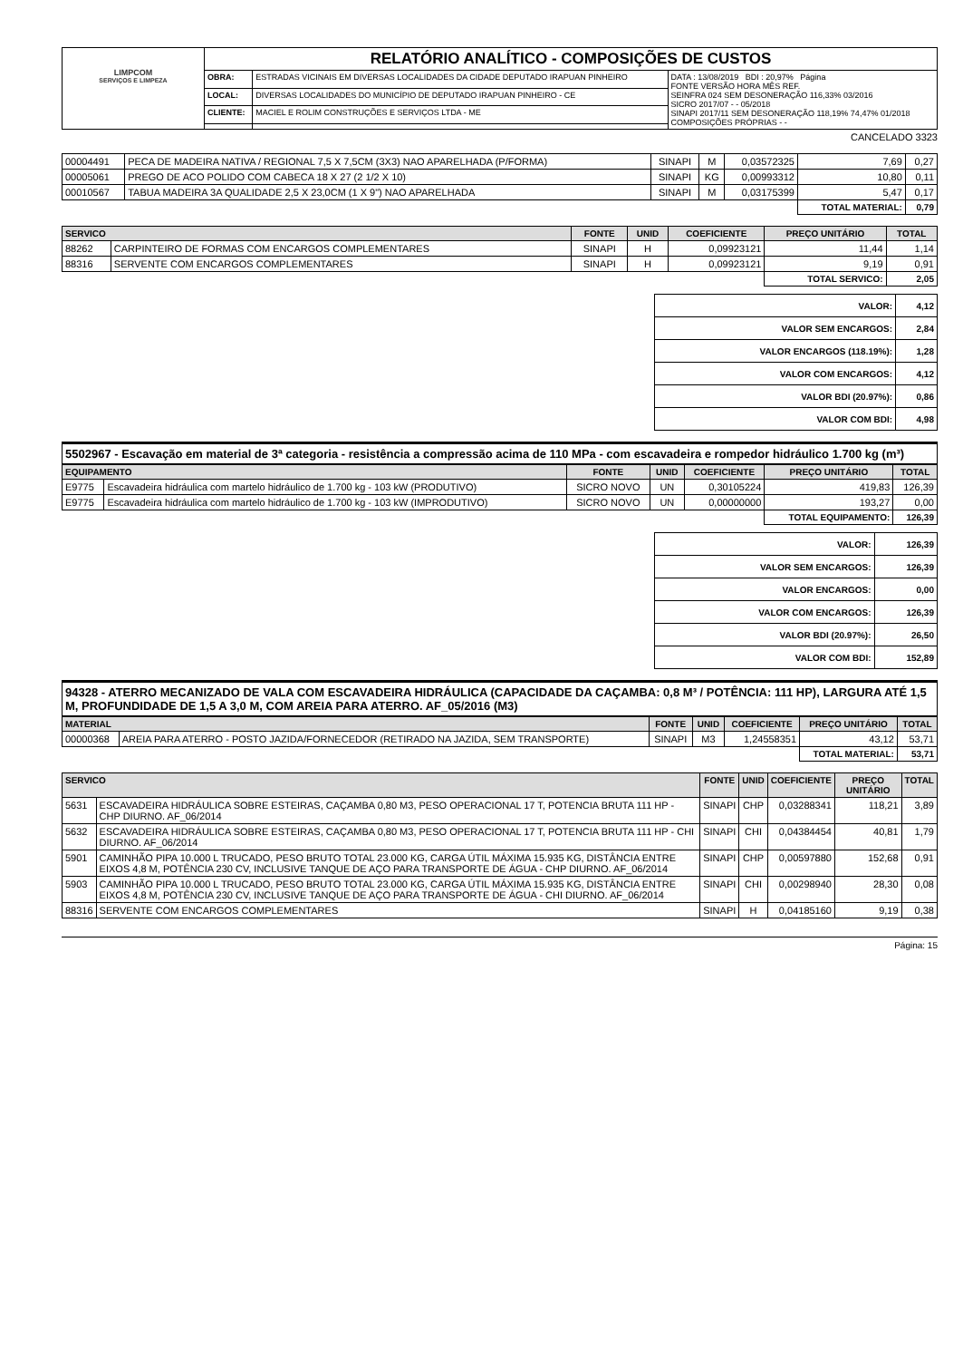| LIMPCOM SERVIÇOS E LIMPEZA | RELATÓRIO ANALÍTICO - COMPOSIÇÕES DE CUSTOS | | |
| | OBRA: | ESTRADAS VICINAIS EM DIVERSAS LOCALIDADES DA CIDADE DEPUTADO IRAPUAN PINHEIRO | DATA : 13/08/2019 BDI : 20,97% Página FONTE VERSÃO HORA MÊS REF. SEINFRA 024 SEM DESONERAÇÃO 116,33% 03/2016 SICRO 2017/07 - - 05/2018 SINAPI 2017/11 SEM DESONERAÇÃO 118,19% 74,47% 01/2018 COMPOSIÇÕES PRÓPRIAS - - |
| | LOCAL: | DIVERSAS LOCALIDADES DO MUNICÍPIO DE DEPUTADO IRAPUAN PINHEIRO - CE | |
| | CLIENTE: | MACIEL E ROLIM CONSTRUÇÕES E SERVIÇOS LTDA - ME | |
CANCELADO 3323
| 00004491 | PECA DE MADEIRA NATIVA / REGIONAL 7,5 X 7,5CM (3X3) NAO APARELHADA (P/FORMA) | SINAPI | M | 0,03572325 | 7,69 | 0,27 |
| 00005061 | PREGO DE ACO POLIDO COM CABECA 18 X 27 (2 1/2 X 10) | SINAPI | KG | 0,00993312 | 10,80 | 0,11 |
| 00010567 | TABUA MADEIRA 3A QUALIDADE 2,5 X 23,0CM (1 X 9") NAO APARELHADA | SINAPI | M | 0,03175399 | 5,47 | 0,17 |
| | | | | | TOTAL MATERIAL: | 0,79 |
| SERVICO | | FONTE | UNID | COEFICIENTE | PREÇO UNITÁRIO | TOTAL |
| --- | --- | --- | --- | --- | --- | --- |
| 88262 | CARPINTEIRO DE FORMAS COM ENCARGOS COMPLEMENTARES | SINAPI | H | 0,09923121 | 11,44 | 1,14 |
| 88316 | SERVENTE COM ENCARGOS COMPLEMENTARES | SINAPI | H | 0,09923121 | 9,19 | 0,91 |
| | | | | | TOTAL SERVICO: | 2,05 |
| VALOR: | 4,12 |
| VALOR SEM ENCARGOS: | 2,84 |
| VALOR ENCARGOS (118.19%): | 1,28 |
| VALOR COM ENCARGOS: | 4,12 |
| VALOR BDI (20.97%): | 0,86 |
| VALOR COM BDI: | 4,98 |
5502967 - Escavação em material de 3ª categoria - resistência a compressão acima de 110 MPa - com escavadeira e rompedor hidráulico 1.700 kg (m³)
| EQUIPAMENTO | | FONTE | UNID | COEFICIENTE | PREÇO UNITÁRIO | TOTAL |
| --- | --- | --- | --- | --- | --- | --- |
| E9775 | Escavadeira hidráulica com martelo hidráulico de 1.700 kg - 103 kW (PRODUTIVO) | SICRO NOVO | UN | 0,30105224 | 419,83 | 126,39 |
| E9775 | Escavadeira hidráulica com martelo hidráulico de 1.700 kg - 103 kW (IMPRODUTIVO) | SICRO NOVO | UN | 0,00000000 | 193,27 | 0,00 |
| | | | | | TOTAL EQUIPAMENTO: | 126,39 |
| VALOR: | 126,39 |
| VALOR SEM ENCARGOS: | 126,39 |
| VALOR ENCARGOS: | 0,00 |
| VALOR COM ENCARGOS: | 126,39 |
| VALOR BDI (20.97%): | 26,50 |
| VALOR COM BDI: | 152,89 |
94328 - ATERRO MECANIZADO DE VALA COM ESCAVADEIRA HIDRÁULICA (CAPACIDADE DA CAÇAMBA: 0,8 M³ / POTÊNCIA: 111 HP), LARGURA ATÉ 1,5 M, PROFUNDIDADE DE 1,5 A 3,0 M, COM AREIA PARA ATERRO. AF_05/2016 (M3)
| MATERIAL | | FONTE | UNID | COEFICIENTE | PREÇO UNITÁRIO | TOTAL |
| --- | --- | --- | --- | --- | --- | --- |
| 00000368 | AREIA PARA ATERRO - POSTO JAZIDA/FORNECEDOR (RETIRADO NA JAZIDA, SEM TRANSPORTE) | SINAPI | M3 | 1,24558351 | 43,12 | 53,71 |
| | | | | | TOTAL MATERIAL: | 53,71 |
| SERVICO | | FONTE | UNID | COEFICIENTE | PREÇO UNITÁRIO | TOTAL |
| --- | --- | --- | --- | --- | --- | --- |
| 5631 | ESCAVADEIRA HIDRÁULICA SOBRE ESTEIRAS, CAÇAMBA 0,80 M3, PESO OPERACIONAL 17 T, POTENCIA BRUTA 111 HP - CHP DIURNO. AF_06/2014 | SINAPI | CHP | 0,03288341 | 118,21 | 3,89 |
| 5632 | ESCAVADEIRA HIDRÁULICA SOBRE ESTEIRAS, CAÇAMBA 0,80 M3, PESO OPERACIONAL 17 T, POTENCIA BRUTA 111 HP - CHI DIURNO. AF_06/2014 | SINAPI | CHI | 0,04384454 | 40,81 | 1,79 |
| 5901 | CAMINHÃO PIPA 10.000 L TRUCADO, PESO BRUTO TOTAL 23.000 KG, CARGA ÚTIL MÁXIMA 15.935 KG, DISTÂNCIA ENTRE EIXOS 4,8 M, POTÊNCIA 230 CV, INCLUSIVE TANQUE DE AÇO PARA TRANSPORTE DE ÁGUA - CHP DIURNO. AF_06/2014 | SINAPI | CHP | 0,00597880 | 152,68 | 0,91 |
| 5903 | CAMINHÃO PIPA 10.000 L TRUCADO, PESO BRUTO TOTAL 23.000 KG, CARGA ÚTIL MÁXIMA 15.935 KG, DISTÂNCIA ENTRE EIXOS 4,8 M, POTÊNCIA 230 CV, INCLUSIVE TANQUE DE AÇO PARA TRANSPORTE DE ÁGUA - CHI DIURNO. AF_06/2014 | SINAPI | CHI | 0,00298940 | 28,30 | 0,08 |
| 88316 | SERVENTE COM ENCARGOS COMPLEMENTARES | SINAPI | H | 0,04185160 | 9,19 | 0,38 |
Página: 15